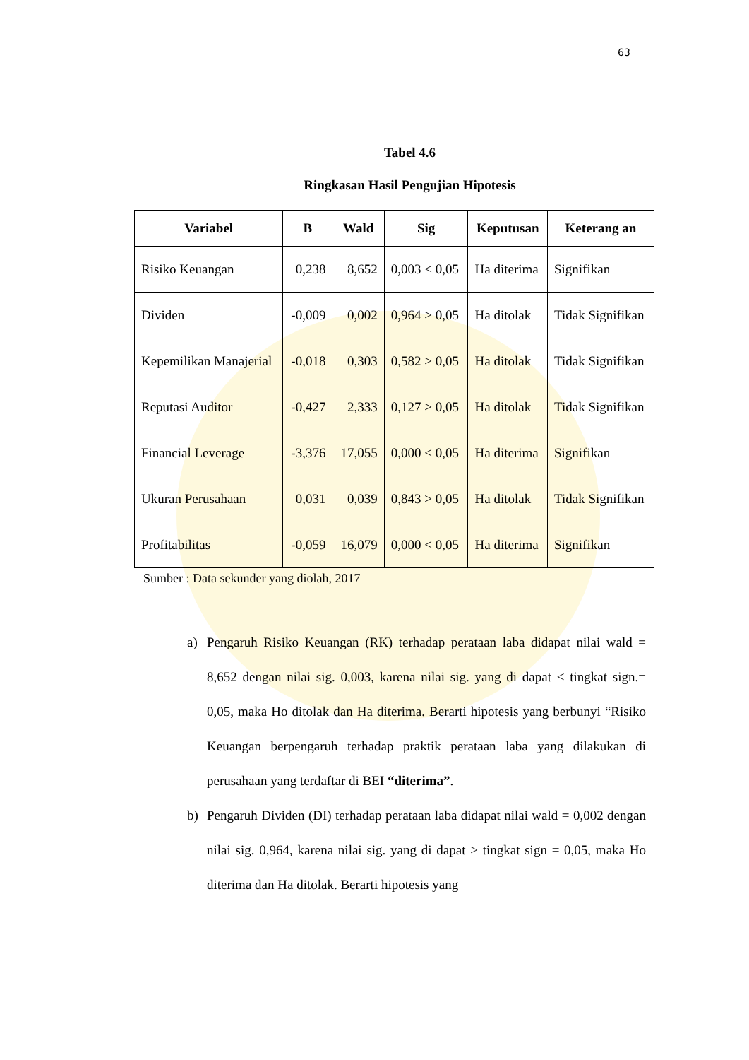63
Tabel 4.6
Ringkasan Hasil Pengujian Hipotesis
| Variabel | B | Wald | Sig | Keputusan | Keterang an |
| --- | --- | --- | --- | --- | --- |
| Risiko Keuangan | 0,238 | 8,652 | 0,003 < 0,05 | Ha diterima | Signifikan |
| Dividen | -0,009 | 0,002 | 0,964 > 0,05 | Ha ditolak | Tidak Signifikan |
| Kepemilikan Manajerial | -0,018 | 0,303 | 0,582 > 0,05 | Ha ditolak | Tidak Signifikan |
| Reputasi Auditor | -0,427 | 2,333 | 0,127 > 0,05 | Ha ditolak | Tidak Signifikan |
| Financial Leverage | -3,376 | 17,055 | 0,000 < 0,05 | Ha diterima | Signifikan |
| Ukuran Perusahaan | 0,031 | 0,039 | 0,843 > 0,05 | Ha ditolak | Tidak Signifikan |
| Profitabilitas | -0,059 | 16,079 | 0,000 < 0,05 | Ha diterima | Signifikan |
Sumber : Data sekunder yang diolah, 2017
a) Pengaruh Risiko Keuangan (RK) terhadap perataan laba didapat nilai wald = 8,652 dengan nilai sig. 0,003, karena nilai sig. yang di dapat < tingkat sign.= 0,05, maka Ho ditolak dan Ha diterima. Berarti hipotesis yang berbunyi “Risiko Keuangan berpengaruh terhadap praktik perataan laba yang dilakukan di perusahaan yang terdaftar di BEI “diterima”.
b) Pengaruh Dividen (DI) terhadap perataan laba didapat nilai wald = 0,002 dengan nilai sig. 0,964, karena nilai sig. yang di dapat > tingkat sign = 0,05, maka Ho diterima dan Ha ditolak. Berarti hipotesis yang